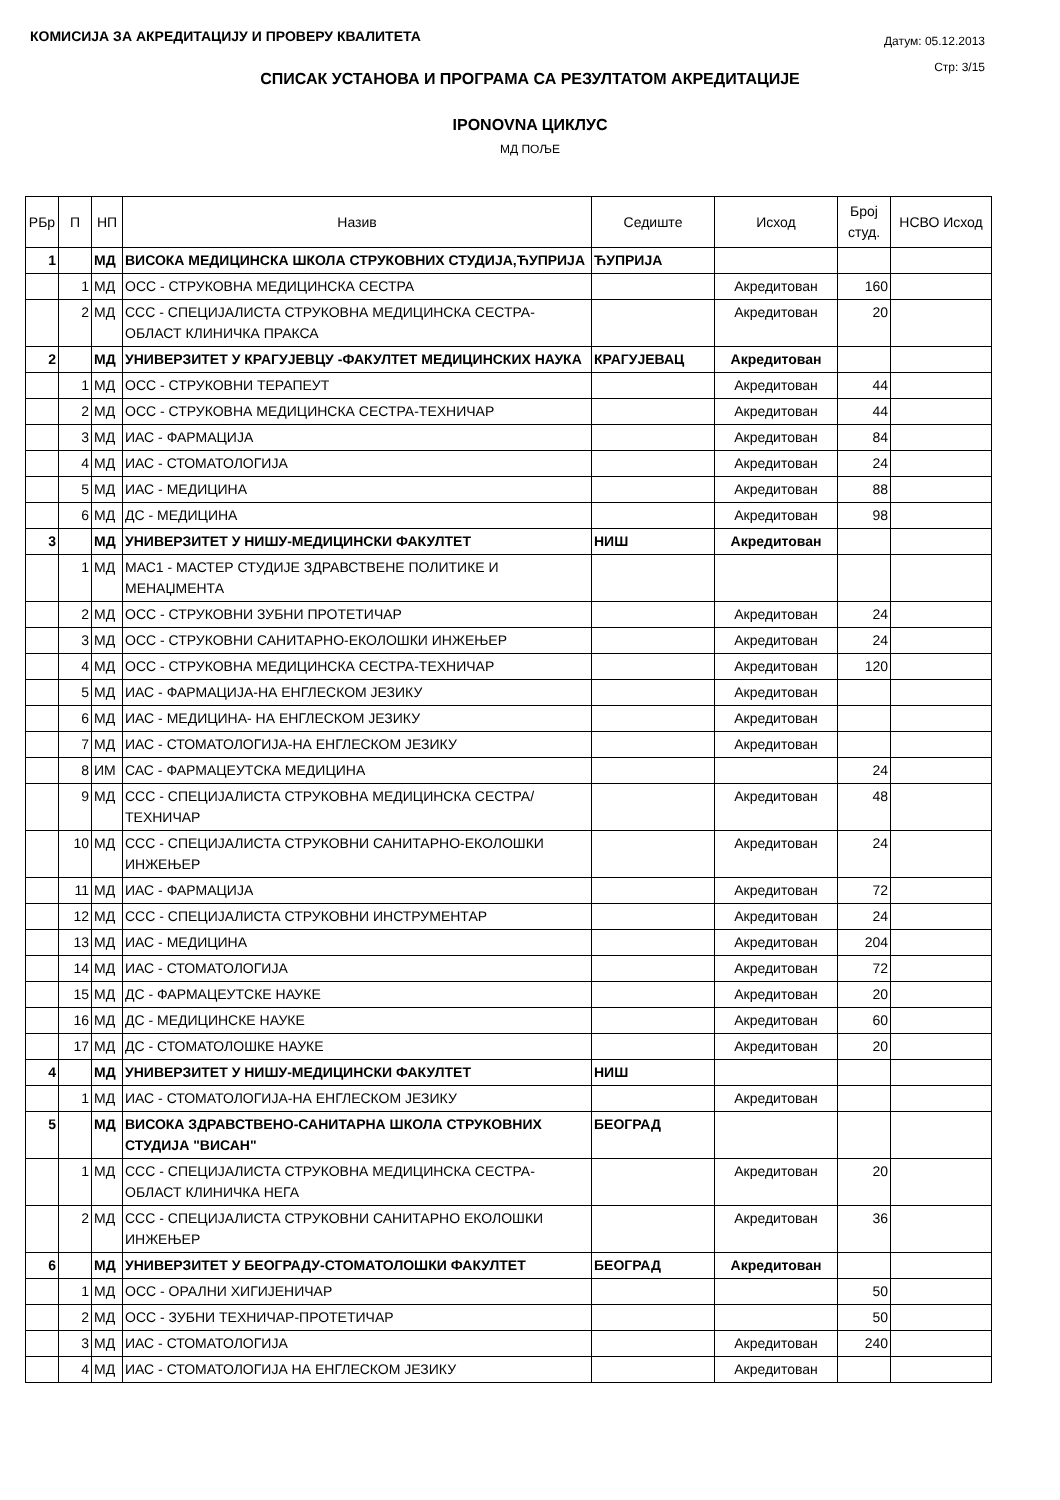КОМИСИЈА ЗА АКРЕДИТАЦИЈУ И ПРОВЕРУ КВАЛИТЕТА
Датум: 05.12.2013
Стр: 3/15
СПИСАК УСТАНОВА И ПРОГРАМА СА РЕЗУЛТАТОМ АКРЕДИТАЦИЈЕ
IPONOVNA ЦИКЛУС
МД ПОЉЕ
| РБр | П | НП | Назив | Седиште | Исход | Број студ. | НСВО Исход |
| --- | --- | --- | --- | --- | --- | --- | --- |
| 1 | | МД | ВИСОКА МЕДИЦИНСКА ШКОЛА СТРУКОВНИХ СТУДИЈА,ЋУПРИЈА | ЋУПРИЈА | | | |
| | 1 | МД | ОСС - СТРУКОВНА МЕДИЦИНСКА СЕСТРА | | Акредитован | 160 | |
| | 2 | МД | ССС - СПЕЦИЈАЛИСТА СТРУКОВНА МЕДИЦИНСКА СЕСТРА-ОБЛАСТ КЛИНИЧКА ПРАКСА | | Акредитован | 20 | |
| 2 | | МД | УНИВЕРЗИТЕТ У КРАГУЈЕВЦУ -ФАКУЛТЕТ МЕДИЦИНСКИХ НАУКА | КРАГУЈЕВАЦ | Акредитован | | |
| | 1 | МД | ОСС - СТРУКОВНИ ТЕРАПЕУТ | | Акредитован | 44 | |
| | 2 | МД | ОСС - СТРУКОВНА МЕДИЦИНСКА СЕСТРА-ТЕХНИЧАР | | Акредитован | 44 | |
| | 3 | МД | ИАС - ФАРМАЦИЈА | | Акредитован | 84 | |
| | 4 | МД | ИАС - СТОМАТОЛОГИЈА | | Акредитован | 24 | |
| | 5 | МД | ИАС - МЕДИЦИНА | | Акредитован | 88 | |
| | 6 | МД | ДС - МЕДИЦИНА | | Акредитован | 98 | |
| 3 | | МД | УНИВЕРЗИТЕТ У НИШУ-МЕДИЦИНСКИ ФАКУЛТЕТ | НИШ | Акредитован | | |
| | 1 | МД | МАС1 - МАСТЕР СТУДИЈЕ ЗДРАВСТВЕНЕ ПОЛИТИКЕ И МЕНАЏМЕНТА | | | | |
| | 2 | МД | ОСС - СТРУКОВНИ ЗУБНИ ПРОТЕТИЧАР | | Акредитован | 24 | |
| | 3 | МД | ОСС - СТРУКОВНИ САНИТАРНО-ЕКОЛОШКИ ИНЖЕЊЕР | | Акредитован | 24 | |
| | 4 | МД | ОСС - СТРУКОВНА МЕДИЦИНСКА СЕСТРА-ТЕХНИЧАР | | Акредитован | 120 | |
| | 5 | МД | ИАС - ФАРМАЦИЈА-НА ЕНГЛЕСКОМ ЈЕЗИКУ | | Акредитован | | |
| | 6 | МД | ИАС - МЕДИЦИНА- НА ЕНГЛЕСКОМ ЈЕЗИКУ | | Акредитован | | |
| | 7 | МД | ИАС - СТОМАТОЛОГИЈА-НА ЕНГЛЕСКОМ ЈЕЗИКУ | | Акредитован | | |
| | 8 | ИМ | САС - ФАРМАЦЕУТСКА МЕДИЦИНА | | | 24 | |
| | 9 | МД | ССС - СПЕЦИЈАЛИСТА СТРУКОВНА МЕДИЦИНСКА СЕСТРА/ТЕХНИЧАР | | Акредитован | 48 | |
| | 10 | МД | ССС - СПЕЦИЈАЛИСТА СТРУКОВНИ САНИТАРНО-ЕКОЛОШКИ ИНЖЕЊЕР | | Акредитован | 24 | |
| | 11 | МД | ИАС - ФАРМАЦИЈА | | Акредитован | 72 | |
| | 12 | МД | ССС - СПЕЦИЈАЛИСТА СТРУКОВНИ ИНСТРУМЕНТАР | | Акредитован | 24 | |
| | 13 | МД | ИАС - МЕДИЦИНА | | Акредитован | 204 | |
| | 14 | МД | ИАС - СТОМАТОЛОГИЈА | | Акредитован | 72 | |
| | 15 | МД | ДС - ФАРМАЦЕУТСКЕ НАУКЕ | | Акредитован | 20 | |
| | 16 | МД | ДС - МЕДИЦИНСКЕ НАУКЕ | | Акредитован | 60 | |
| | 17 | МД | ДС - СТОМАТОЛОШКЕ НАУКЕ | | Акредитован | 20 | |
| 4 | | МД | УНИВЕРЗИТЕТ У НИШУ-МЕДИЦИНСКИ ФАКУЛТЕТ | НИШ | | | |
| | 1 | МД | ИАС - СТОМАТОЛОГИЈА-НА ЕНГЛЕСКОМ ЈЕЗИКУ | | Акредитован | | |
| 5 | | МД | ВИСОКА ЗДРАВСТВЕНО-САНИТАРНА ШКОЛА СТРУКОВНИХ СТУДИЈА "ВИСАН" | БЕОГРАД | | | |
| | 1 | МД | ССС - СПЕЦИЈАЛИСТА СТРУКОВНА МЕДИЦИНСКА СЕСТРА-ОБЛАСТ КЛИНИЧКА НЕГА | | Акредитован | 20 | |
| | 2 | МД | ССС - СПЕЦИЈАЛИСТА СТРУКОВНИ САНИТАРНО ЕКОЛОШКИ ИНЖЕЊЕР | | Акредитован | 36 | |
| 6 | | МД | УНИВЕРЗИТЕТ У БЕОГРАДУ-СТОМАТОЛОШКИ ФАКУЛТЕТ | БЕОГРАД | Акредитован | | |
| | 1 | МД | ОСС - ОРАЛНИ ХИГИЈЕНИЧАР | | | 50 | |
| | 2 | МД | ОСС - ЗУБНИ ТЕХНИЧАР-ПРОТЕТИЧАР | | | 50 | |
| | 3 | МД | ИАС - СТОМАТОЛОГИЈА | | Акредитован | 240 | |
| | 4 | МД | ИАС - СТОМАТОЛОГИЈА НА ЕНГЛЕСКОМ ЈЕЗИКУ | | Акредитован | | |